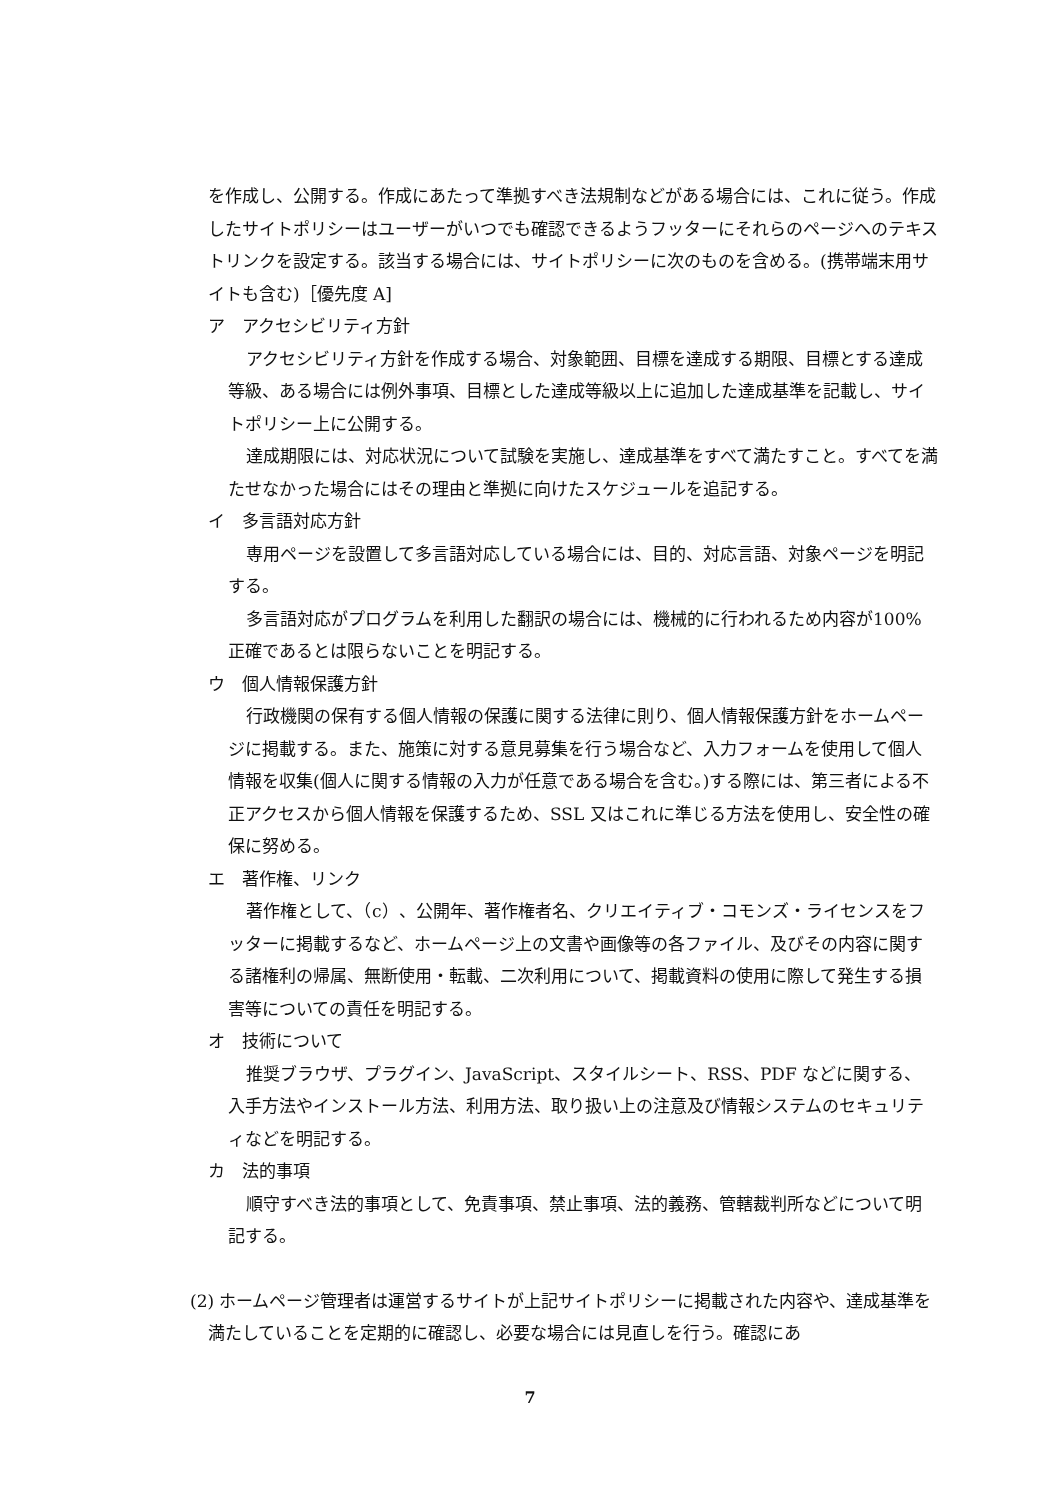を作成し、公開する。作成にあたって準拠すべき法規制などがある場合には、これに従う。作成したサイトポリシーはユーザーがいつでも確認できるようフッターにそれらのページへのテキストリンクを設定する。該当する場合には、サイトポリシーに次のものを含める。(携帯端末用サイトも含む)［優先度 A]
ア　アクセシビリティ方針
アクセシビリティ方針を作成する場合、対象範囲、目標を達成する期限、目標とする達成等級、ある場合には例外事項、目標とした達成等級以上に追加した達成基準を記載し、サイトポリシー上に公開する。
達成期限には、対応状況について試験を実施し、達成基準をすべて満たすこと。すべてを満たせなかった場合にはその理由と準拠に向けたスケジュールを追記する。
イ　多言語対応方針
専用ページを設置して多言語対応している場合には、目的、対応言語、対象ページを明記する。
多言語対応がプログラムを利用した翻訳の場合には、機械的に行われるため内容が100%正確であるとは限らないことを明記する。
ウ　個人情報保護方針
行政機関の保有する個人情報の保護に関する法律に則り、個人情報保護方針をホームページに掲載する。また、施策に対する意見募集を行う場合など、入力フォームを使用して個人情報を収集(個人に関する情報の入力が任意である場合を含む。)する際には、第三者による不正アクセスから個人情報を保護するため、SSL 又はこれに準じる方法を使用し、安全性の確保に努める。
エ　著作権、リンク
著作権として、（c）、公開年、著作権者名、クリエイティブ・コモンズ・ライセンスをフッターに掲載するなど、ホームページ上の文書や画像等の各ファイル、及びその内容に関する諸権利の帰属、無断使用・転載、二次利用について、掲載資料の使用に際して発生する損害等についての責任を明記する。
オ　技術について
推奨ブラウザ、プラグイン、JavaScript、スタイルシート、RSS、PDF などに関する、入手方法やインストール方法、利用方法、取り扱い上の注意及び情報システムのセキュリティなどを明記する。
カ　法的事項
順守すべき法的事項として、免責事項、禁止事項、法的義務、管轄裁判所などについて明記する。
(2) ホームページ管理者は運営するサイトが上記サイトポリシーに掲載された内容や、達成基準を満たしていることを定期的に確認し、必要な場合には見直しを行う。確認にあ
7